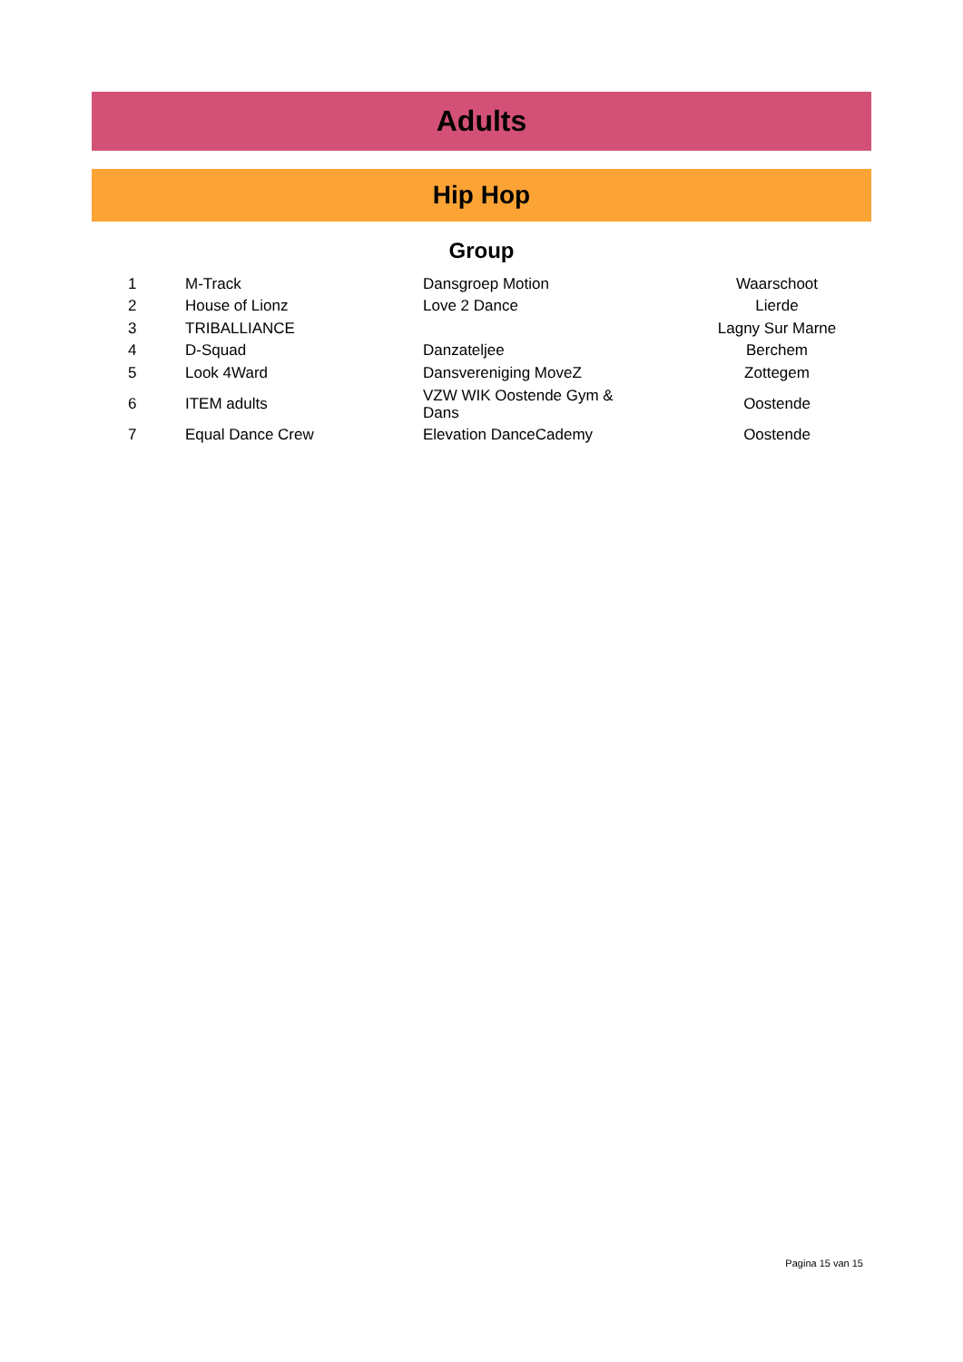Adults
Hip Hop
Group
| 1 | M-Track | Dansgroep Motion | Waarschoot |
| 2 | House of Lionz | Love 2 Dance | Lierde |
| 3 | TRIBALLIANCE | | Lagny Sur Marne |
| 4 | D-Squad | Danzateljee | Berchem |
| 5 | Look 4Ward | Dansvereniging MoveZ | Zottegem |
| 6 | ITEM adults | VZW WIK Oostende Gym & Dans | Oostende |
| 7 | Equal Dance Crew | Elevation DanceCademy | Oostende |
Pagina 15 van 15